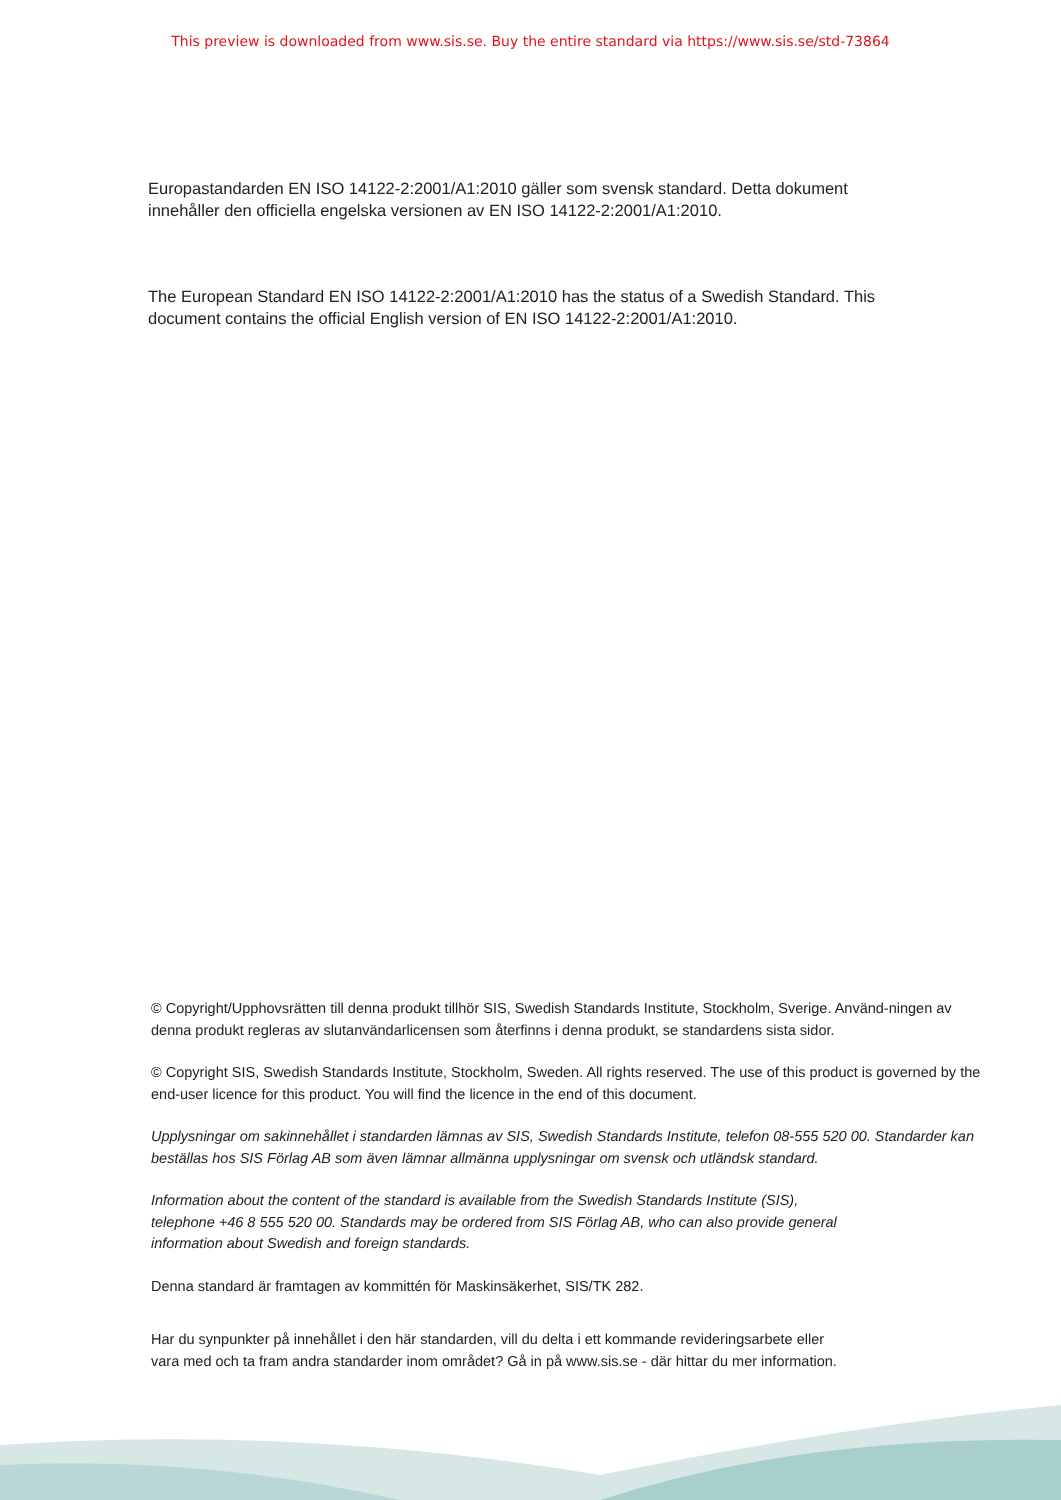This preview is downloaded from www.sis.se. Buy the entire standard via https://www.sis.se/std-73864
Europastandarden EN ISO 14122-2:2001/A1:2010 gäller som svensk standard. Detta dokument
innehåller den officiella engelska versionen av EN ISO 14122-2:2001/A1:2010.
The European Standard EN ISO 14122-2:2001/A1:2010 has the status of a Swedish Standard. This
document contains the official English version of EN ISO 14122-2:2001/A1:2010.
© Copyright/Upphovsrätten till denna produkt tillhör SIS, Swedish Standards Institute, Stockholm, Sverige. Använd-ningen av denna produkt regleras av slutanvändarlicensen som återfinns i denna produkt, se standardens sista sidor.
© Copyright SIS, Swedish Standards Institute, Stockholm, Sweden. All rights reserved. The use of this product is governed by the end-user licence for this product. You will find the licence in the end of this document.
Upplysningar om sakinnehållet i standarden lämnas av SIS, Swedish Standards Institute, telefon 08-555 520 00. Standarder kan beställas hos SIS Förlag AB som även lämnar allmänna upplysningar om svensk och utländsk standard.
Information about the content of the standard is available from the Swedish Standards Institute (SIS),
telephone +46 8 555 520 00. Standards may be ordered from SIS Förlag AB, who can also provide general
information about Swedish and foreign standards.
Denna standard är framtagen av kommittén för Maskinsäkerhet, SIS/TK 282.
Har du synpunkter på innehållet i den här standarden, vill du delta i ett kommande revideringsarbete eller
vara med och ta fram andra standarder inom området? Gå in på www.sis.se - där hittar du mer information.